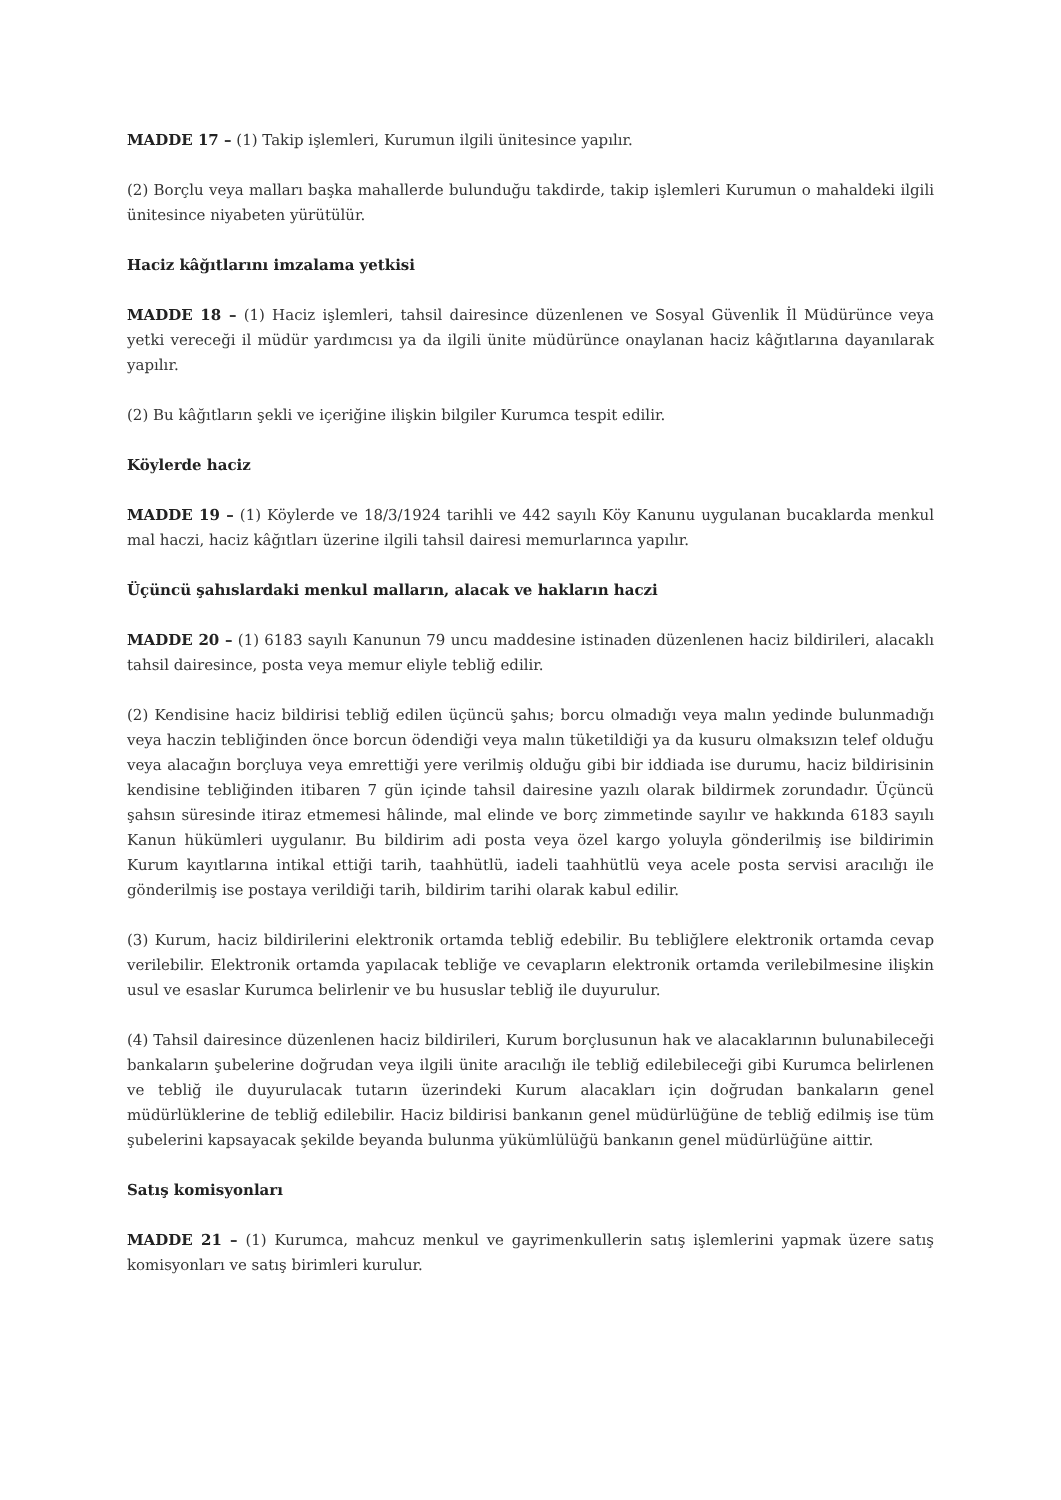MADDE 17 – (1) Takip işlemleri, Kurumun ilgili ünitesince yapılır.
(2) Borçlu veya malları başka mahallerde bulunduğu takdirde, takip işlemleri Kurumun o mahaldeki ilgili ünitesince niyabeten yürütülür.
Haciz kâğıtlarını imzalama yetkisi
MADDE 18 – (1) Haciz işlemleri, tahsil dairesince düzenlenen ve Sosyal Güvenlik İl Müdürünce veya yetki vereceği il müdür yardımcısı ya da ilgili ünite müdürünce onaylanan haciz kâğıtlarına dayanılarak yapılır.
(2) Bu kâğıtların şekli ve içeriğine ilişkin bilgiler Kurumca tespit edilir.
Köylerde haciz
MADDE 19 – (1) Köylerde ve 18/3/1924 tarihli ve 442 sayılı Köy Kanunu uygulanan bucaklarda menkul mal haczi, haciz kâğıtları üzerine ilgili tahsil dairesi memurlarınca yapılır.
Üçüncü şahıslardaki menkul malların, alacak ve hakların haczi
MADDE 20 – (1) 6183 sayılı Kanunun 79 uncu maddesine istinaden düzenlenen haciz bildirileri, alacaklı tahsil dairesince, posta veya memur eliyle tebliğ edilir.
(2) Kendisine haciz bildirisi tebliğ edilen üçüncü şahıs; borcu olmadığı veya malın yedinde bulunmadığı veya haczin tebliğinden önce borcun ödendiği veya malın tüketildiği ya da kusuru olmaksızın telef olduğu veya alacağın borçluya veya emrettiği yere verilmiş olduğu gibi bir iddiada ise durumu, haciz bildirisinin kendisine tebliğinden itibaren 7 gün içinde tahsil dairesine yazılı olarak bildirmek zorundadır. Üçüncü şahsın süresinde itiraz etmemesi hâlinde, mal elinde ve borç zimmetinde sayılır ve hakkında 6183 sayılı Kanun hükümleri uygulanır. Bu bildirim adi posta veya özel kargo yoluyla gönderilmiş ise bildirimin Kurum kayıtlarına intikal ettiği tarih, taahhütlü, iadeli taahhütlü veya acele posta servisi aracılığı ile gönderilmiş ise postaya verildiği tarih, bildirim tarihi olarak kabul edilir.
(3) Kurum, haciz bildirilerini elektronik ortamda tebliğ edebilir. Bu tebliğlere elektronik ortamda cevap verilebilir. Elektronik ortamda yapılacak tebliğe ve cevapların elektronik ortamda verilebilmesine ilişkin usul ve esaslar Kurumca belirlenir ve bu hususlar tebliğ ile duyurulur.
(4) Tahsil dairesince düzenlenen haciz bildirileri, Kurum borçlusunun hak ve alacaklarının bulunabileceği bankaların şubelerine doğrudan veya ilgili ünite aracılığı ile tebliğ edilebileceği gibi Kurumca belirlenen ve tebliğ ile duyurulacak tutarın üzerindeki Kurum alacakları için doğrudan bankaların genel müdürlüklerine de tebliğ edilebilir. Haciz bildirisi bankanın genel müdürlüğüne de tebliğ edilmiş ise tüm şubelerini kapsayacak şekilde beyanda bulunma yükümlülüğü bankanın genel müdürlüğüne aittir.
Satış komisyonları
MADDE 21 – (1) Kurumca, mahcuz menkul ve gayrimenkullerin satış işlemlerini yapmak üzere satış komisyonları ve satış birimleri kurulur.